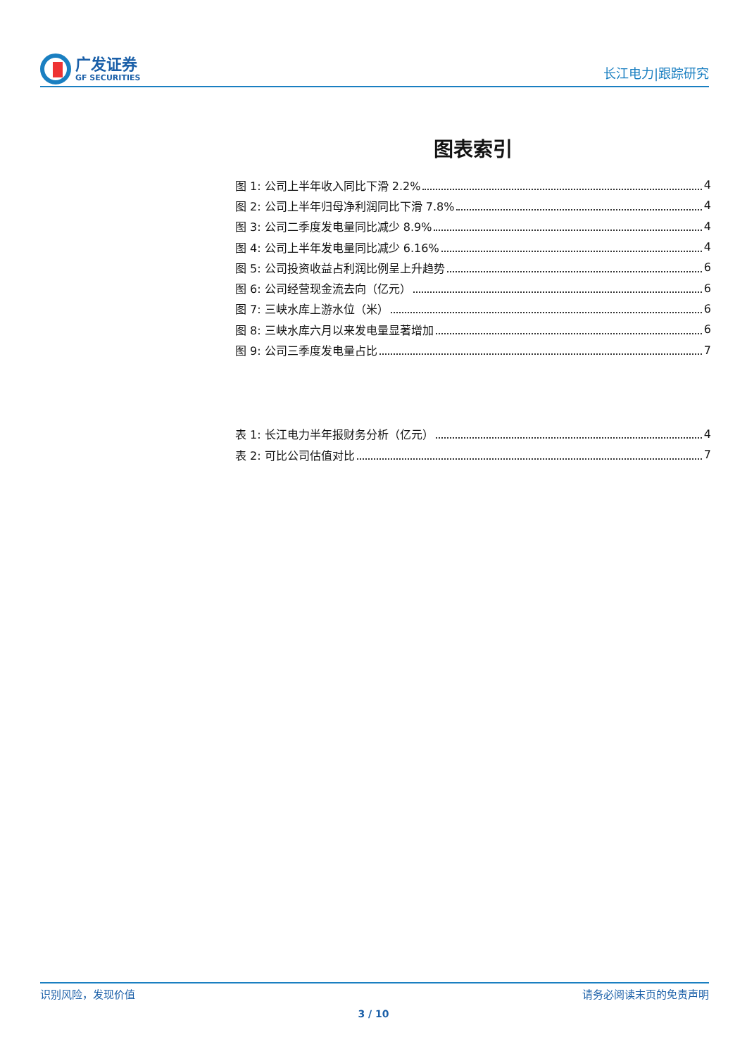广发证券
GF SECURITIES
长江电力|跟踪研究
图表索引
图 1: 公司上半年收入同比下滑 2.2% 4
图 2: 公司上半年归母净利润同比下滑 7.8% 4
图 3: 公司二季度发电量同比减少 8.9% 4
图 4: 公司上半年发电量同比减少 6.16% 4
图 5: 公司投资收益占利润比例呈上升趋势 6
图 6: 公司经营现金流去向（亿元） 6
图 7: 三峡水库上游水位（米） 6
图 8: 三峡水库六月以来发电量显著增加 6
图 9: 公司三季度发电量占比 7
表 1: 长江电力半年报财务分析（亿元） 4
表 2: 可比公司估值对比 7
识别风险，发现价值 请务必阅读末页的免责声明
3 / 10